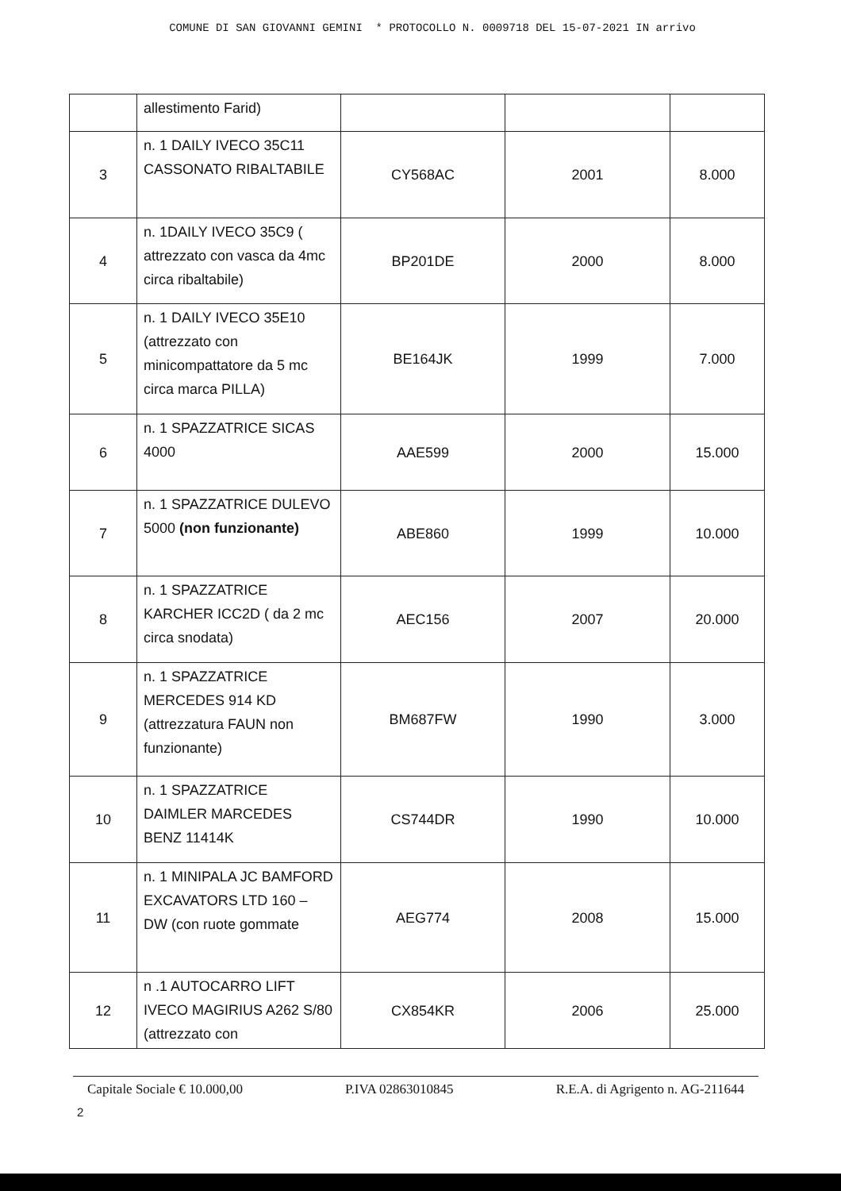COMUNE DI SAN GIOVANNI GEMINI * PROTOCOLLO N. 0009718 DEL 15-07-2021 IN arrivo
| | allestimento Farid) | | | |
| 3 | n. 1 DAILY IVECO 35C11 CASSONATO RIBALTABILE | CY568AC | 2001 | 8.000 |
| 4 | n. 1DAILY IVECO 35C9 ( attrezzato con vasca da 4mc circa ribaltabile) | BP201DE | 2000 | 8.000 |
| 5 | n. 1 DAILY IVECO 35E10 (attrezzato con minicompattatore da 5 mc circa marca PILLA) | BE164JK | 1999 | 7.000 |
| 6 | n. 1 SPAZZATRICE SICAS 4000 | AAE599 | 2000 | 15.000 |
| 7 | n. 1 SPAZZATRICE DULEVO 5000 (non funzionante) | ABE860 | 1999 | 10.000 |
| 8 | n. 1 SPAZZATRICE KARCHER ICC2D ( da 2 mc circa snodata) | AEC156 | 2007 | 20.000 |
| 9 | n. 1 SPAZZATRICE MERCEDES 914 KD (attrezzatura FAUN non funzionante) | BM687FW | 1990 | 3.000 |
| 10 | n. 1 SPAZZATRICE DAIMLER MARCEDES BENZ 11414K | CS744DR | 1990 | 10.000 |
| 11 | n. 1 MINIPALA JC BAMFORD EXCAVATORS LTD 160 – DW (con ruote gommate | AEG774 | 2008 | 15.000 |
| 12 | n .1 AUTOCARRO LIFT IVECO MAGIRIUS A262 S/80 (attrezzato con | CX854KR | 2006 | 25.000 |
Capitale Sociale € 10.000,00 P.IVA 02863010845 R.E.A. di Agrigento n. AG-211644
2